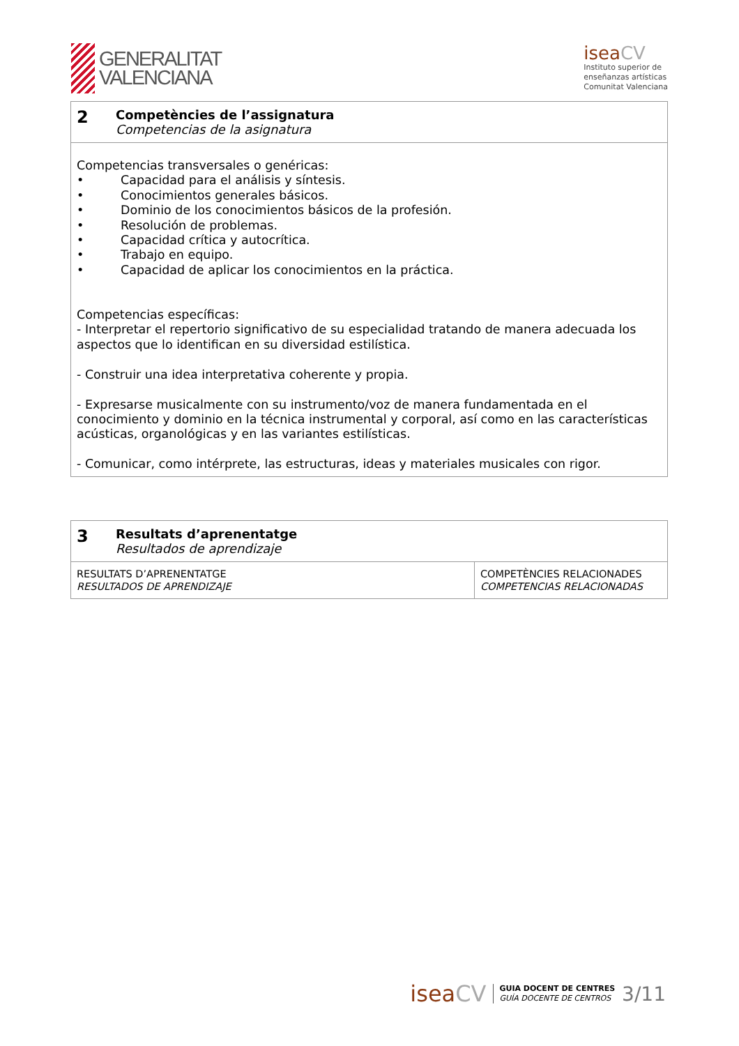GENERALITAT
VALENCIANA
iseaCV
Instituto superior de
enseñanzas artísticas
Comunitat Valenciana
| 2 | Competències de l’assignatura Competencias de la asignatura |
| Competencias transversales o genéricas: • Capacidad para el análisis y síntesis. • Conocimientos generales básicos. • Dominio de los conocimientos básicos de la profesión. • Resolución de problemas. • Capacidad crítica y autocrítica. • Trabajo en equipo. • Capacidad de aplicar los conocimientos en la práctica. Competencias específicas: - Interpretar el repertorio significativo de su especialidad tratando de manera adecuada los aspectos que lo identifican en su diversidad estilística. - Construir una idea interpretativa coherente y propia. - Expresarse musicalmente con su instrumento/voz de manera fundamentada en el conocimiento y dominio en la técnica instrumental y corporal, así como en las características acústicas, organológicas y en las variantes estilísticas. - Comunicar, como intérprete, las estructuras, ideas y materiales musicales con rigor. | |
| 3 | Resultats d’aprenentatge Resultados de aprendizaje | |
| RESULTATS D’APRENENTATGE RESULTADOS DE APRENDIZAJE | | COMPETÈNCIES RELACIONADES COMPETENCIAS RELACIONADAS |
iseaCV
GUIA DOCENT DE CENTRES
GUÍA DOCENTE DE CENTROS
3/11